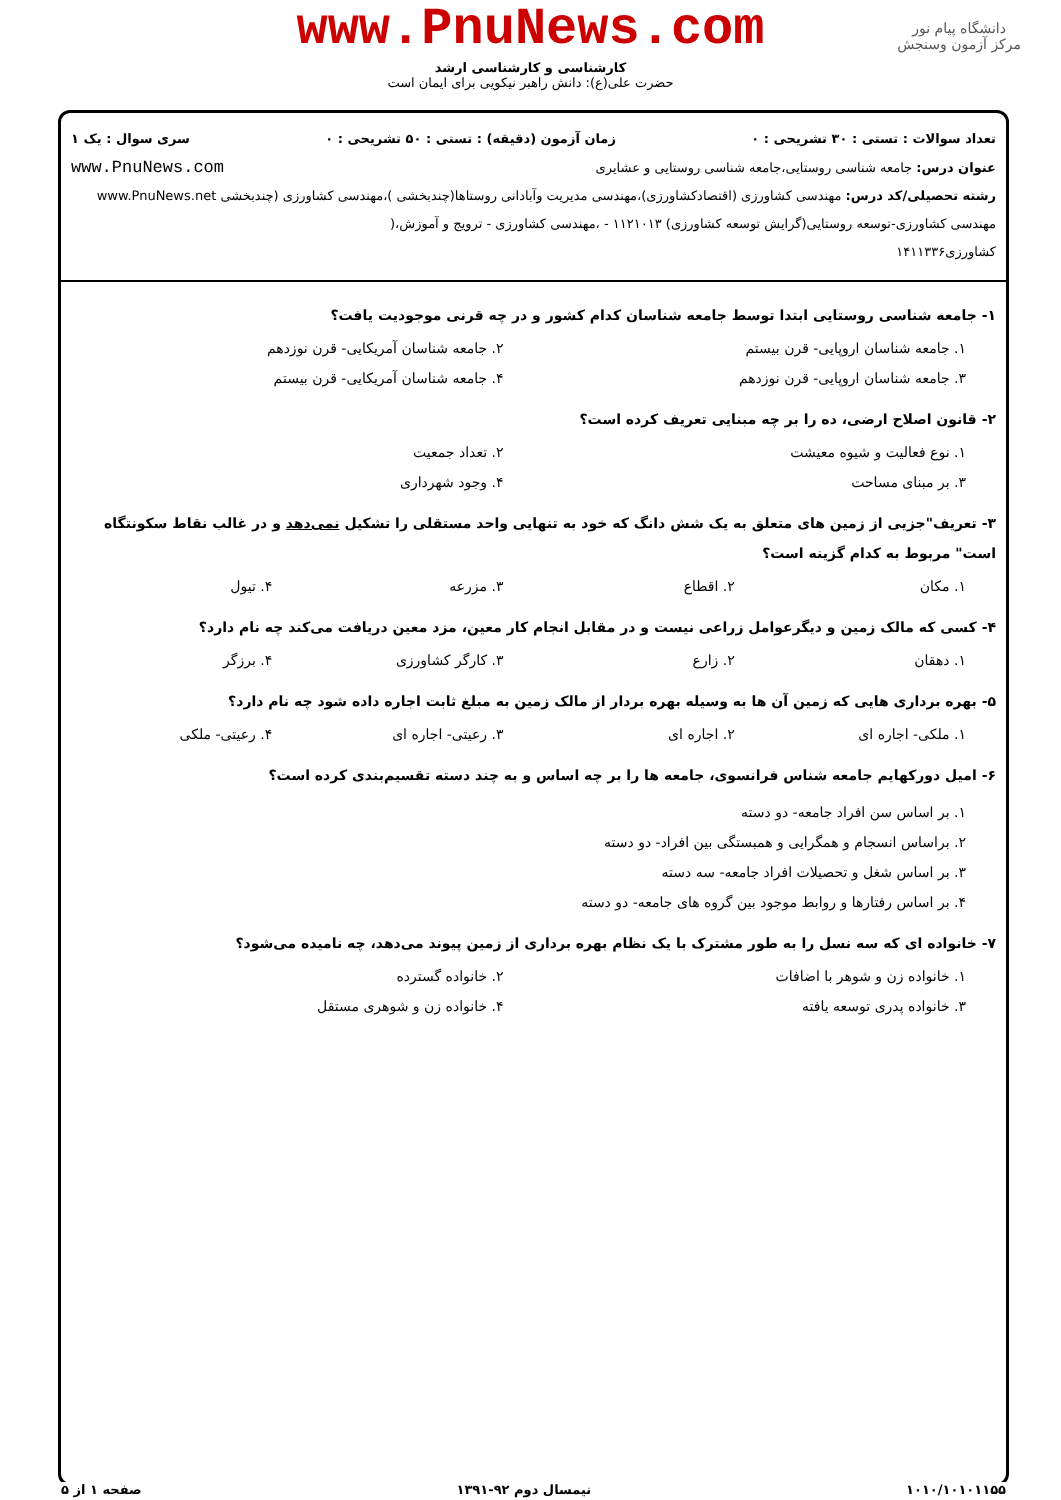دانشگاه پیام نور
مرکز آزمون وسنجش
www.PnuNews.com
کارشناسی و کارشناسی ارشد
حضرت علی(ع): دانش راهبر نیکویی برای ایمان است
تعداد سوالات : تستی : ۳۰ تشریحی : ۰ زمان آزمون (دقیقه) : تستی : ۵۰ تشریحی : ۰ سری سوال : یک ۱
عنوان درس: جامعه شناسی روستایی،جامعه شناسی روستایی و عشایری www.PnuNews.com
رشته تحصیلی/کد درس: مهندسی کشاورزی (اقتصادکشاورزی)،مهندسی مدیریت وآبادانی روستاها(چندبخشی )،مهندسی کشاورزی (چندبخشی www.PnuNews.net
مهندسی کشاورزی-توسعه روستایی(گرایش توسعه کشاورزی) ۱۱۲۱۰۱۳ - ،مهندسی کشاورزی - ترویج و آموزش،(
کشاورزی۱۴۱۱۳۳۶
۱- جامعه شناسی روستایی ابتدا توسط جامعه شناسان کدام کشور و در چه قرنی موجودیت یافت؟
۱. جامعه شناسان اروپایی- قرن بیستم ۲. جامعه شناسان آمریکایی- قرن نوزدهم
۳. جامعه شناسان اروپایی- قرن نوزدهم ۴. جامعه شناسان آمریکایی- قرن بیستم
۲- قانون اصلاح ارضی، ده را بر چه مبنایی تعریف کرده است؟
۱. نوع فعالیت و شیوه معیشت ۲. تعداد جمعیت
۳. بر مبنای مساحت ۴. وجود شهرداری
۳- تعریف"جزیی از زمین های متعلق به یک شش دانگ که خود به تنهایی واحد مستقلی را تشکیل نمی‌دهد و در غالب نقاط سکونتگاه است" مربوط به کدام گزینه است؟
۱. مکان ۲. اقطاع ۳. مزرعه ۴. تیول
۴- کسی که مالک زمین و دیگرعوامل زراعی نیست و در مقابل انجام کار معین، مزد معین دریافت می‌کند چه نام دارد؟
۱. دهقان ۲. زارع ۳. کارگر کشاورزی ۴. برزگر
۵- بهره برداری هایی که زمین آن ها به وسیله بهره بردار از مالک زمین به مبلغ ثابت اجاره داده شود چه نام دارد؟
۱. ملکی- اجاره ای ۲. اجاره ای ۳. رعیتی- اجاره ای ۴. رعیتی- ملکی
۶- امیل دورکهایم جامعه شناس فرانسوی، جامعه ها را بر چه اساس و به چند دسته تقسیم‌بندی کرده است؟
۱. بر اساس سن افراد جامعه- دو دسته
۲. براساس انسجام و همگرایی و همبستگی بین افراد- دو دسته
۳. بر اساس شغل و تحصیلات افراد جامعه- سه دسته
۴. بر اساس رفتارها و روابط موجود بین گروه های جامعه- دو دسته
۷- خانواده ای که سه نسل را به طور مشترک با یک نظام بهره برداری از زمین پیوند می‌دهد، چه نامیده می‌شود؟
۱. خانواده زن و شوهر با اضافات ۲. خانواده گسترده
۳. خانواده پدری توسعه یافته ۴. خانواده زن و شوهری مستقل
۱۰۱۰/۱۰۱۰۱۱۵۵ نیمسال دوم ۹۲-۱۳۹۱ صفحه ۱ از ۵